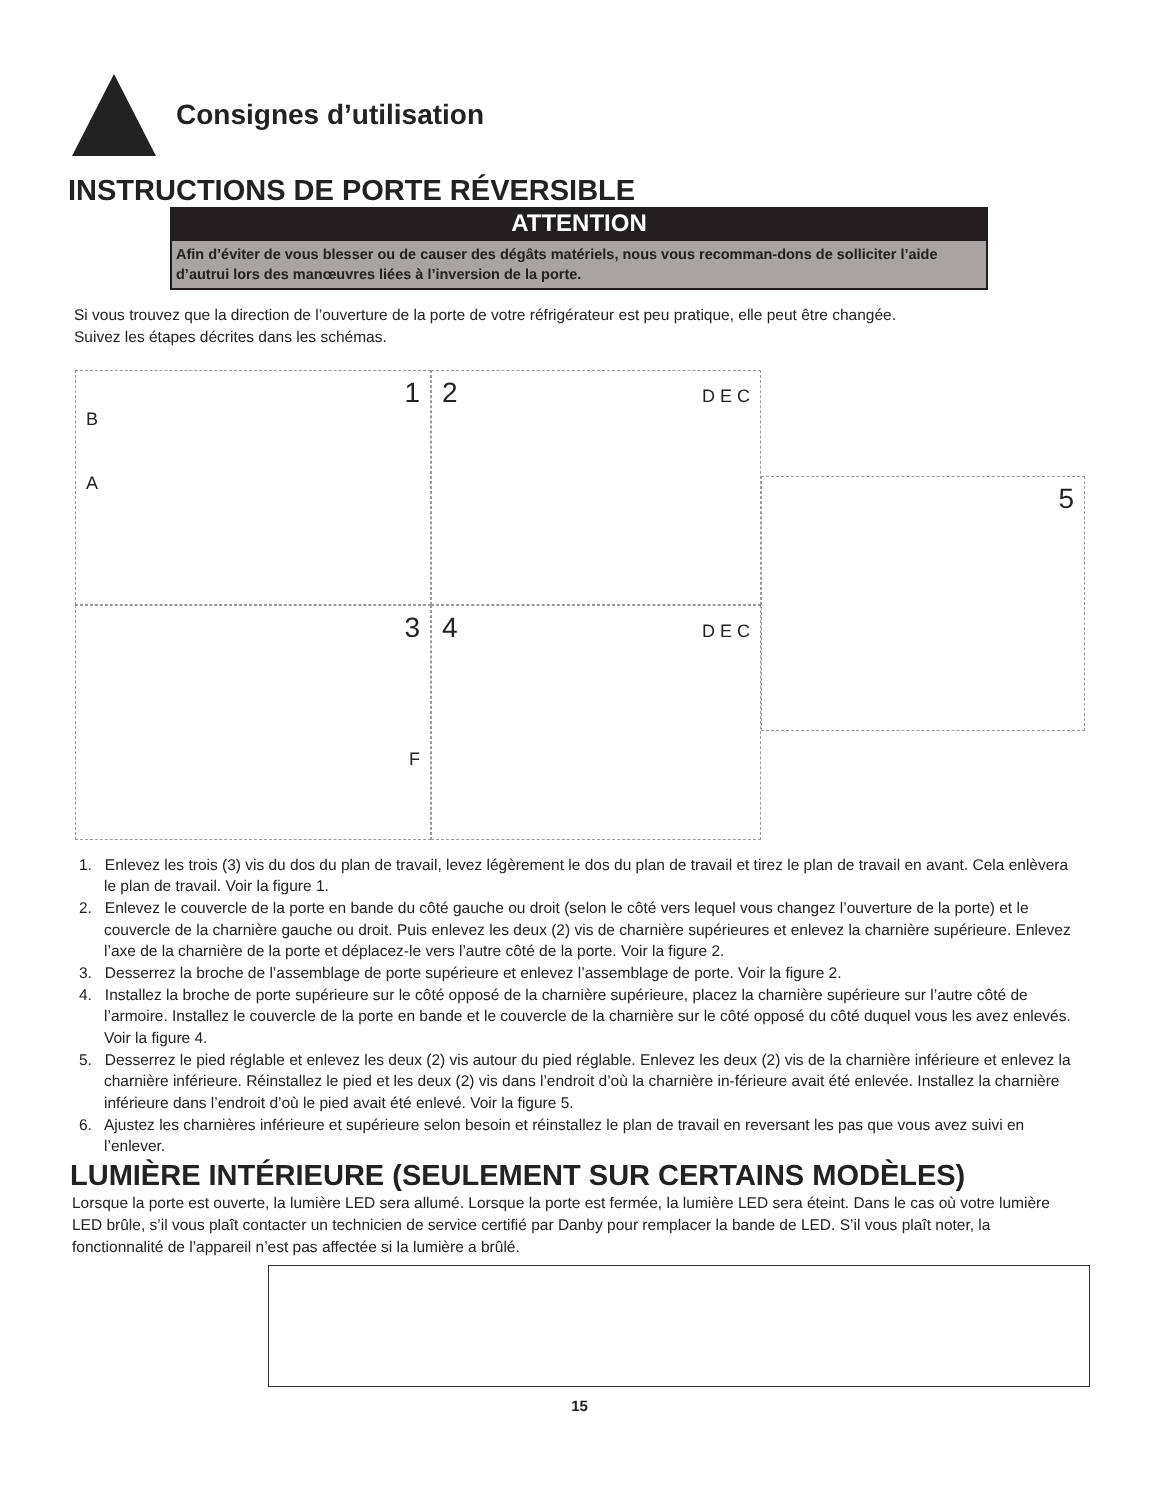Consignes d’utilisation
INSTRUCTIONS DE PORTE RÉVERSIBLE
ATTENTION
Afin d’éviter de vous blesser ou de causer des dégâts matériels, nous vous recomman-dons de solliciter l’aide d’autrui lors des manœuvres liées à l’inversion de la porte.
Si vous trouvez que la direction de l’ouverture de la porte de votre réfrigérateur est peu pratique, elle peut être changée.
Suivez les étapes décrites dans les schémas.
1
B
A
2 D E C
3
F
4 D E C
5
1. Enlevez les trois (3) vis du dos du plan de travail, levez légèrement le dos du plan de travail et tirez le plan de travail en avant. Cela enlèvera le plan de travail. Voir la figure 1.
2. Enlevez le couvercle de la porte en bande du côté gauche ou droit (selon le côté vers lequel vous changez l’ouverture de la porte) et le couvercle de la charnière gauche ou droit. Puis enlevez les deux (2) vis de charnière supérieures et enlevez la charnière supérieure. Enlevez l’axe de la charnière de la porte et déplacez-le vers l’autre côté de la porte. Voir la figure 2.
3. Desserrez la broche de l’assemblage de porte supérieure et enlevez l’assemblage de porte. Voir la figure 2.
4. Installez la broche de porte supérieure sur le côté opposé de la charnière supérieure, placez la charnière supérieure sur l’autre côté de l’armoire. Installez le couvercle de la porte en bande et le couvercle de la charnière sur le côté opposé du côté duquel vous les avez enlevés. Voir la figure 4.
5. Desserrez le pied réglable et enlevez les deux (2) vis autour du pied réglable. Enlevez les deux (2) vis de la charnière inférieure et enlevez la charnière inférieure. Réinstallez le pied et les deux (2) vis dans l’endroit d’où la charnière in-férieure avait été enlevée. Installez la charnière inférieure dans l’endroit d’où le pied avait été enlevé. Voir la figure 5.
6. Ajustez les charnières inférieure et supérieure selon besoin et réinstallez le plan de travail en reversant les pas que vous avez suivi en l’enlever.
LUMIÈRE INTÉRIEURE (SEULEMENT SUR CERTAINS MODÈLES)
Lorsque la porte est ouverte, la lumière LED sera allumé. Lorsque la porte est fermée, la lumière LED sera éteint. Dans le cas où votre lumière LED brûle, s’il vous plaît contacter un technicien de service certifié par Danby pour remplacer la bande de LED. S’il vous plaît noter, la fonctionnalité de l’appareil n’est pas affectée si la lumière a brûlé.
15